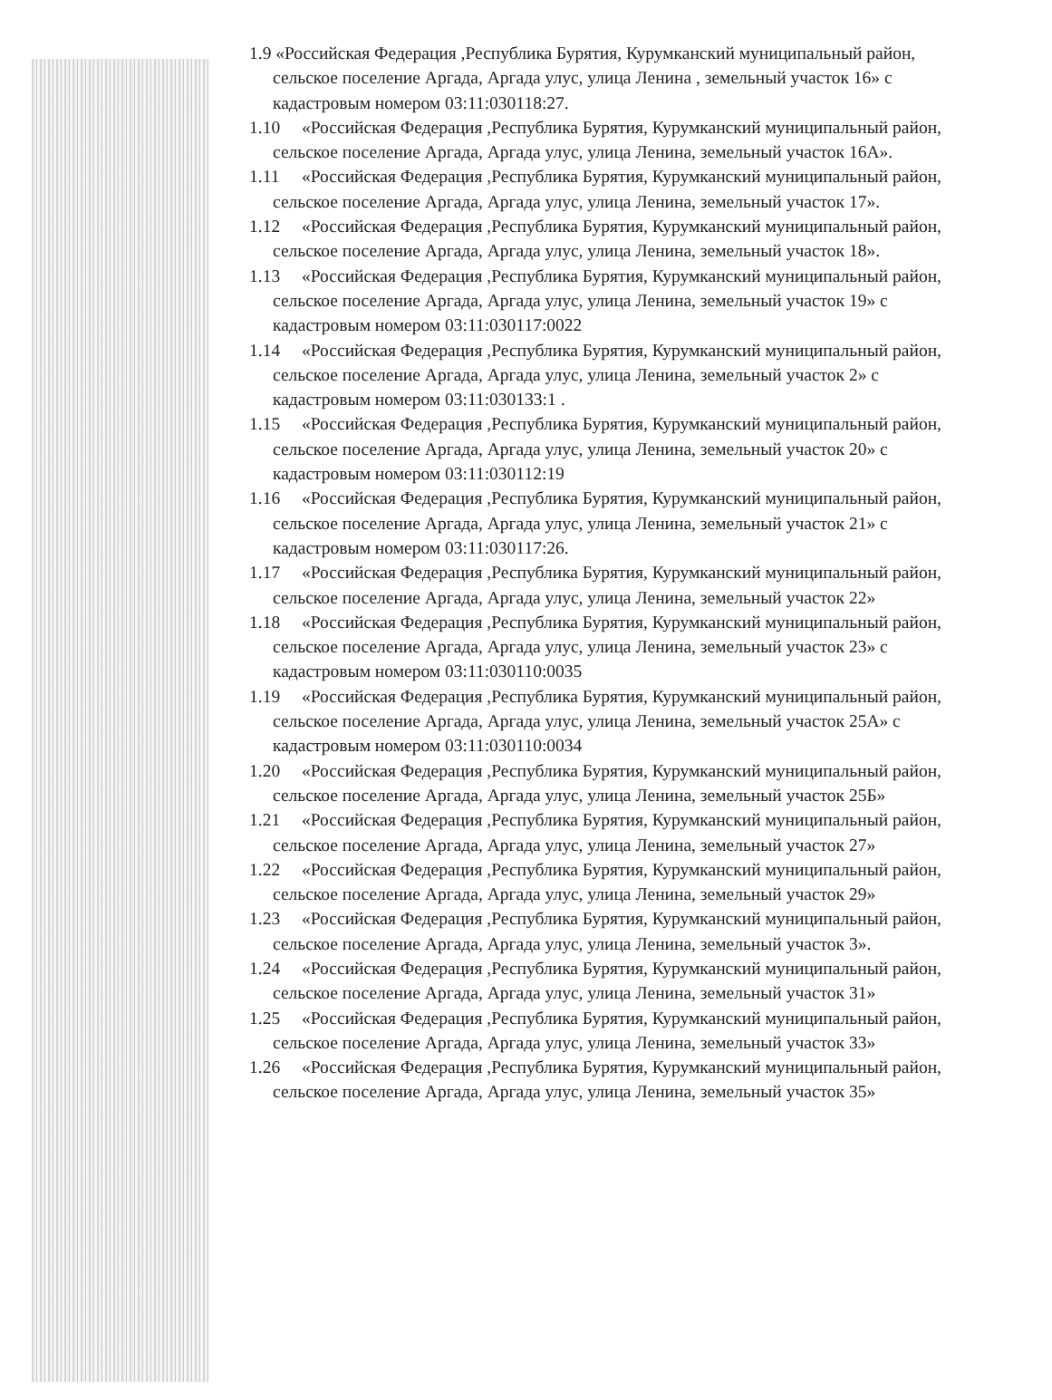1.9 «Российская Федерация ,Республика Бурятия, Курумканский муниципальный район, сельское поселение Аргада, Аргада улус, улица Ленина , земельный участок 16» с кадастровым номером 03:11:030118:27.
1.10 «Российская Федерация ,Республика Бурятия, Курумканский муниципальный район, сельское поселение Аргада, Аргада улус, улица Ленина, земельный участок 16А».
1.11 «Российская Федерация ,Республика Бурятия, Курумканский муниципальный район, сельское поселение Аргада, Аргада улус, улица Ленина, земельный участок 17».
1.12 «Российская Федерация ,Республика Бурятия, Курумканский муниципальный район, сельское поселение Аргада, Аргада улус, улица Ленина, земельный участок 18».
1.13 «Российская Федерация ,Республика Бурятия, Курумканский муниципальный район, сельское поселение Аргада, Аргада улус, улица Ленина, земельный участок 19» с кадастровым номером 03:11:030117:0022
1.14 «Российская Федерация ,Республика Бурятия, Курумканский муниципальный район, сельское поселение Аргада, Аргада улус, улица Ленина, земельный участок 2» с кадастровым номером 03:11:030133:1 .
1.15 «Российская Федерация ,Республика Бурятия, Курумканский муниципальный район, сельское поселение Аргада, Аргада улус, улица Ленина, земельный участок 20» с кадастровым номером 03:11:030112:19
1.16 «Российская Федерация ,Республика Бурятия, Курумканский муниципальный район, сельское поселение Аргада, Аргада улус, улица Ленина, земельный участок 21» с кадастровым номером 03:11:030117:26.
1.17 «Российская Федерация ,Республика Бурятия, Курумканский муниципальный район, сельское поселение Аргада, Аргада улус, улица Ленина, земельный участок 22»
1.18 «Российская Федерация ,Республика Бурятия, Курумканский муниципальный район, сельское поселение Аргада, Аргада улус, улица Ленина, земельный участок 23» с кадастровым номером 03:11:030110:0035
1.19 «Российская Федерация ,Республика Бурятия, Курумканский муниципальный район, сельское поселение Аргада, Аргада улус, улица Ленина, земельный участок 25А» с кадастровым номером 03:11:030110:0034
1.20 «Российская Федерация ,Республика Бурятия, Курумканский муниципальный район, сельское поселение Аргада, Аргада улус, улица Ленина, земельный участок 25Б»
1.21 «Российская Федерация ,Республика Бурятия, Курумканский муниципальный район, сельское поселение Аргада, Аргада улус, улица Ленина, земельный участок 27»
1.22 «Российская Федерация ,Республика Бурятия, Курумканский муниципальный район, сельское поселение Аргада, Аргада улус, улица Ленина, земельный участок 29»
1.23 «Российская Федерация ,Республика Бурятия, Курумканский муниципальный район, сельское поселение Аргада, Аргада улус, улица Ленина, земельный участок 3».
1.24 «Российская Федерация ,Республика Бурятия, Курумканский муниципальный район, сельское поселение Аргада, Аргада улус, улица Ленина, земельный участок 31»
1.25 «Российская Федерация ,Республика Бурятия, Курумканский муниципальный район, сельское поселение Аргада, Аргада улус, улица Ленина, земельный участок 33»
1.26 «Российская Федерация ,Республика Бурятия, Курумканский муниципальный район, сельское поселение Аргада, Аргада улус, улица Ленина, земельный участок 35»